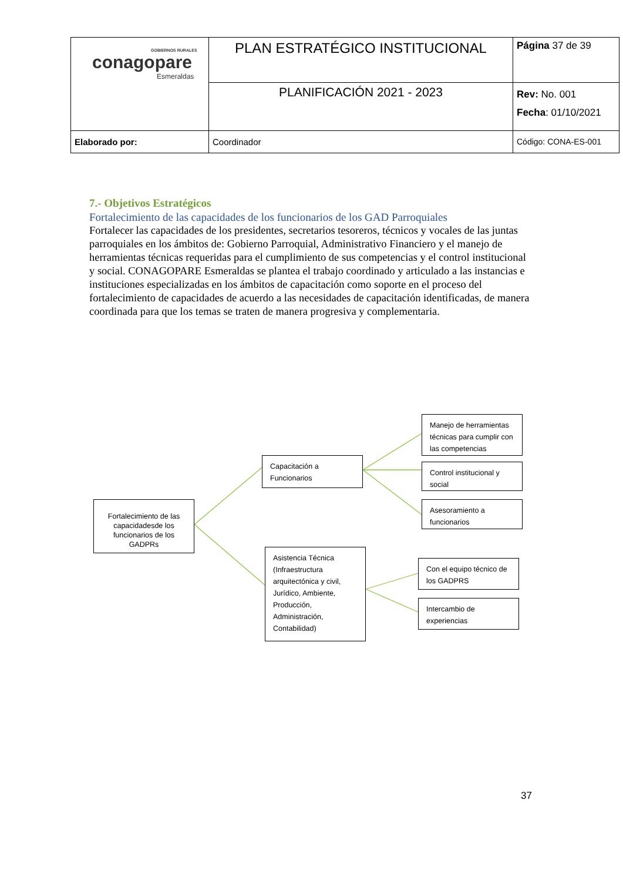| GOBIERNOS RURALES conagopare Esmeraldas | PLAN ESTRATÉGICO INSTITUCIONAL | Página 37 de 39 |
| | PLANIFICACIÓN 2021 - 2023 | Rev: No. 001 Fecha : 01/10/2021 |
| Elaborado por: | Coordinador | Código: CONA-ES-001 |
7.- Objetivos Estratégicos
Fortalecimiento de las capacidades de los funcionarios de los GAD Parroquiales
Fortalecer las capacidades de los presidentes, secretarios tesoreros, técnicos y vocales de las juntas parroquiales en los ámbitos de: Gobierno Parroquial, Administrativo Financiero y el manejo de herramientas técnicas requeridas para el cumplimiento de sus competencias y el control institucional y social. CONAGOPARE Esmeraldas se plantea el trabajo coordinado y articulado a las instancias e instituciones especializadas en los ámbitos de capacitación como soporte en el proceso del fortalecimiento de capacidades de acuerdo a las necesidades de capacitación identificadas, de manera coordinada para que los temas se traten de manera progresiva y complementaria.
Fortalecimiento de las capacidadesde los funcionarios de los GADPRs
Capacitación a Funcionarios
Asistencia Técnica (Infraestructura arquitectónica y civil, Jurídico, Ambiente, Producción, Administración, Contabilidad)
Manejo de herramientas técnicas para cumplir con las competencias
Control institucional y social
Asesoramiento a funcionarios
Con el equipo técnico de los GADPRS
Intercambio de experiencias
37